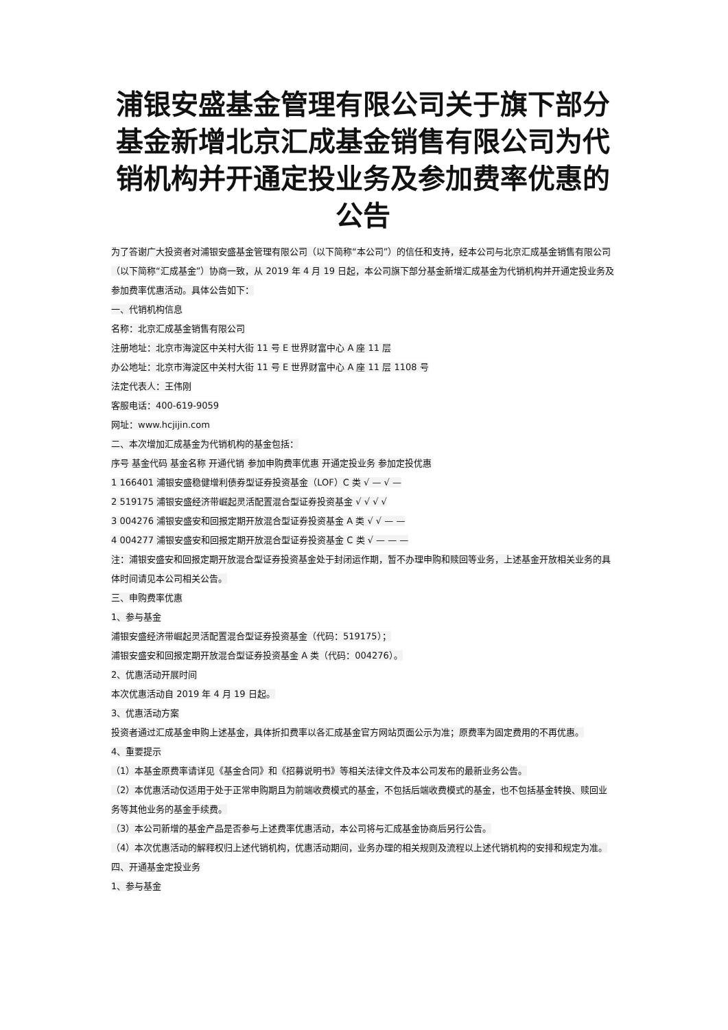浦银安盛基金管理有限公司关于旗下部分基金新增北京汇成基金销售有限公司为代销机构并开通定投业务及参加费率优惠的公告
为了答谢广大投资者对浦银安盛基金管理有限公司（以下简称“本公司”）的信任和支持，经本公司与北京汇成基金销售有限公司（以下简称“汇成基金”）协商一致，从 2019 年 4 月 19 日起，本公司旗下部分基金新增汇成基金为代销机构并开通定投业务及参加费率优惠活动。具体公告如下：
一、代销机构信息
名称：北京汇成基金销售有限公司
注册地址：北京市海淀区中关村大街 11 号 E 世界财富中心 A 座 11 层
办公地址：北京市海淀区中关村大街 11 号 E 世界财富中心 A 座 11 层 1108 号
法定代表人：王伟刚
客服电话：400-619-9059
网址：www.hcjijin.com
二、本次增加汇成基金为代销机构的基金包括：
序号 基金代码 基金名称 开通代销 参加申购费率优惠 开通定投业务 参加定投优惠
1 166401 浦银安盛稳健增利债券型证券投资基金（LOF）C 类 √ — √ —
2 519175 浦银安盛经济带崛起灵活配置混合型证券投资基金 √ √ √ √
3 004276 浦银安盛安和回报定期开放混合型证券投资基金 A 类 √ √ — —
4 004277 浦银安盛安和回报定期开放混合型证券投资基金 C 类 √ — — —
注：浦银安盛安和回报定期开放混合型证券投资基金处于封闭运作期，暂不办理申购和赎回等业务，上述基金开放相关业务的具体时间请见本公司相关公告。
三、申购费率优惠
1、参与基金
浦银安盛经济带崛起灵活配置混合型证券投资基金（代码：519175）；
浦银安盛安和回报定期开放混合型证券投资基金 A 类（代码：004276）。
2、优惠活动开展时间
本次优惠活动自 2019 年 4 月 19 日起。
3、优惠活动方案
投资者通过汇成基金申购上述基金，具体折扣费率以各汇成基金官方网站页面公示为准；原费率为固定费用的不再优惠。
4、重要提示
（1）本基金原费率请详见《基金合同》和《招募说明书》等相关法律文件及本公司发布的最新业务公告。
（2）本优惠活动仅适用于处于正常申购期且为前端收费模式的基金，不包括后端收费模式的基金，也不包括基金转换、赎回业务等其他业务的基金手续费。
（3）本公司新增的基金产品是否参与上述费率优惠活动，本公司将与汇成基金协商后另行公告。
（4）本次优惠活动的解释权归上述代销机构，优惠活动期间，业务办理的相关规则及流程以上述代销机构的安排和规定为准。
四、开通基金定投业务
1、参与基金